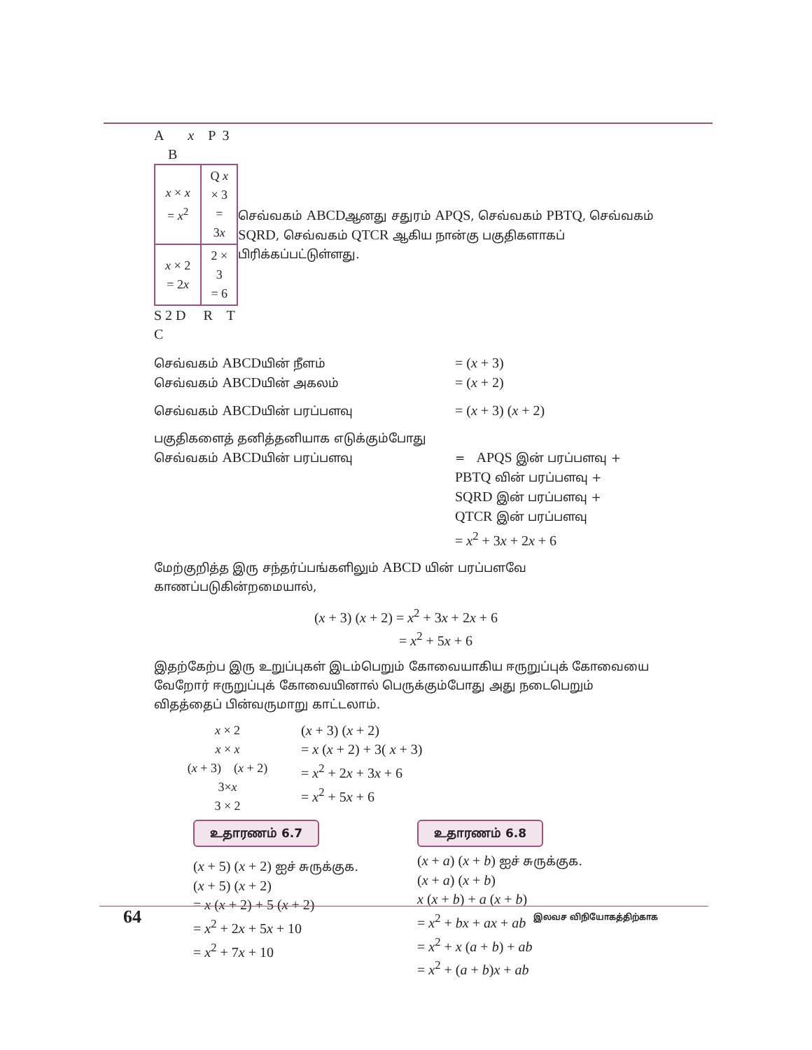A x P 3 B
| x × x = x<sup>2</sup> | Q x × 3 = 3 x |
| x × 2 = 2 x | 2 × 3 = 6 |
S 2 D R T C
செவ்வகம் ABCDஆனது சதுரம் APQS, செவ்வகம் PBTQ, செவ்வகம் SQRD, செவ்வகம் QTCR ஆகிய நான்கு பகுதிகளாகப் பிரிக்கப்பட்டுள்ளது.
செவ்வகம் ABCDயின் நீளம்
= (x + 3)
செவ்வகம் ABCDயின் அகலம்
= (x + 2)
செவ்வகம் ABCDயின் பரப்பளவு
= (x + 3) (x + 2)
பகுதிகளைத் தனித்தனியாக எடுக்கும்போது
செவ்வகம் ABCDயின் பரப்பளவு = APQS இன் பரப்பளவு +
PBTQ வின் பரப்பளவு +
SQRD இன் பரப்பளவு +
QTCR இன் பரப்பளவு
= x<sup>2</sup> + 3x + 2x + 6
மேற்குறித்த இரு சந்தர்ப்பங்களிலும் ABCD யின் பரப்பளவே காணப்படுகின்றமையால்,
(x + 3) (x + 2) = x<sup>2</sup> + 3x + 2x + 6
= x<sup>2</sup> + 5x + 6
இதற்கேற்ப இரு உறுப்புகள் இடம்பெறும் கோவையாகிய ஈருறுப்புக் கோவையை வேறோர் ஈருறுப்புக் கோவையினால் பெருக்கும்போது அது நடைபெறும் விதத்தைப் பின்வருமாறு காட்டலாம்.
x × 2
x × x
(x + 3) (x + 2)
3×x
3 × 2
(x + 3) (x + 2)
= x (x + 2) + 3( x + 3)
= x<sup>2</sup> + 2x + 3x + 6
= x<sup>2</sup> + 5x + 6
உதாரணம் 6.7
(x + 5) (x + 2) ஐச் சுருக்குக.
(x + 5) (x + 2)
= x (x + 2) + 5 (x + 2)
= x<sup>2</sup> + 2x + 5x + 10
= x<sup>2</sup> + 7x + 10
உதாரணம் 6.8
(x + a) (x + b) ஐச் சுருக்குக.
(x + a) (x + b)
x (x + b) + a (x + b)
= x<sup>2</sup> + bx + ax + ab
= x<sup>2</sup> + x (a + b) + ab
= x<sup>2</sup> + (a + b)x + ab
64 இலவச விநியோகத்திற்காக